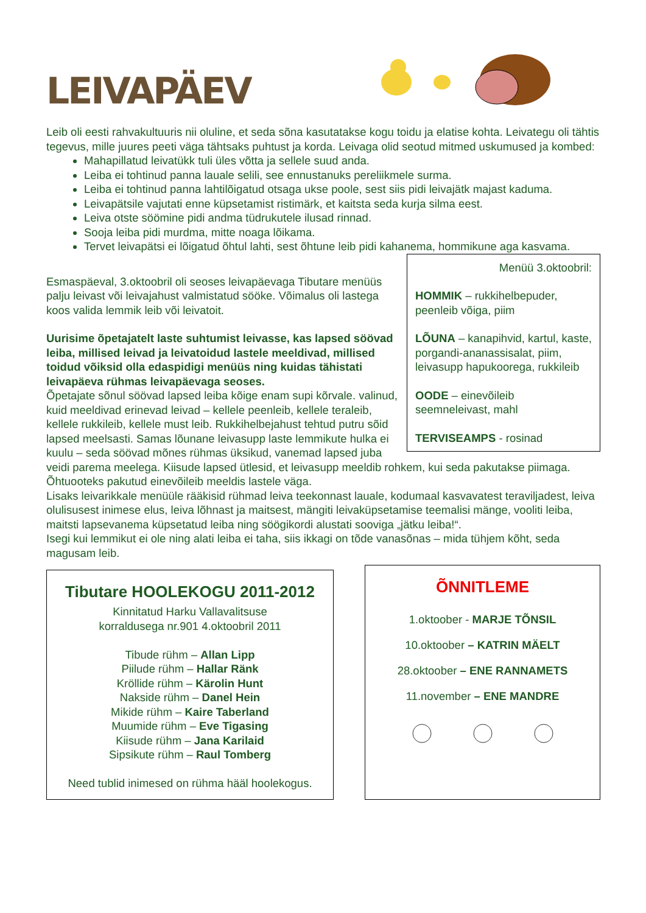LEIVAPÄEV
Leib oli eesti rahvakultuuris nii oluline, et seda sõna kasutatakse kogu toidu ja elatise kohta. Leivategu oli tähtis tegevus, mille juures peeti väga tähtsaks puhtust ja korda. Leivaga olid seotud mitmed uskumused ja kombed:
Mahapillatud leivatükk tuli üles võtta ja sellele suud anda.
Leiba ei tohtinud panna lauale selili, see ennustanuks pereliikmele surma.
Leiba ei tohtinud panna lahtilõigatud otsaga ukse poole, sest siis pidi leivajätk majast kaduma.
Leivapätsile vajutati enne küpsetamist ristimärk, et kaitsta seda kurja silma eest.
Leiva otste söömine pidi andma tüdrukutele ilusad rinnad.
Sooja leiba pidi murdma, mitte noaga lõikama.
Tervet leivapätsi ei lõigatud õhtul lahti, sest õhtune leib pidi kahanema, hommikune aga kasvama.
Menüü 3.oktoobril:
HOMMIK – rukkihelbepuder, peenleib võiga, piim
LÕUNA – kanapihvid, kartul, kaste, porgandi-ananassisalat, piim, leivasupp hapukoorega, rukkileib
OODE – einevõileib seemneleivast, mahl
TERVISEAMPS - rosinad
Esmaspäeval, 3.oktoobril oli seoses leivapäevaga Tibutare menüüs palju leivast või leivajahust valmistatud sööke. Võimalus oli lastega koos valida lemmik leib või leivatoit.
Uurisime õpetajatelt laste suhtumist leivasse, kas lapsed söövad leiba, millised leivad ja leivatoidud lastele meeldivad, millised toidud võiksid olla edaspidigi menüüs ning kuidas tähistati leivapäeva rühmas leivapäevaga seoses.
Õpetajate sõnul söövad lapsed leiba kõige enam supi kõrvale. valinud, kuid meeldivad erinevad leivad – kellele peenleib, kellele teraleib, kellele rukkileib, kellele must leib. Rukkihelbejahust tehtud putru sõid lapsed meelsasti. Samas lõunane leivasupp laste lemmikute hulka ei kuulu – seda söövad mõnes rühmas üksikud, vanemad lapsed juba veidi parema meelega. Kiisude lapsed ütlesid, et leivasupp meeldib rohkem, kui seda pakutakse piimaga. Õhtuooteks pakutud einevõileib meeldis lastele väga.
Lisaks leivarikkale menüüle rääkisid rühmad leiva teekonnast lauale, kodumaal kasvavatest teraviljadest, leiva olulisusest inimese elus, leiva lõhnast ja maitsest, mängiti leivaküpsetamise teemalisi mänge, vooliti leiba, maitsti lapsevanema küpsetatud leiba ning söögikordi alustati sooviga „jätku leiba!“.
Isegi kui lemmikut ei ole ning alati leiba ei taha, siis ikkagi on tõde vanasõnas – mida tühjem kõht, seda magusam leib.
Tibutare HOOLEKOGU 2011-2012
Kinnitatud Harku Vallavalitsuse
korraldusega nr.901 4.oktoobril 2011
Tibude rühm – Allan Lipp
Piilude rühm – Hallar Ränk
Kröllide rühm – Kärolin Hunt
Nakside rühm – Danel Hein
Mikide rühm – Kaire Taberland
Muumide rühm – Eve Tigasing
Kiisude rühm – Jana Karilaid
Sipsikute rühm – Raul Tomberg
Need tublid inimesed on rühma hääl hoolekogus.
ÕNNITLEME
1.oktoober - MARJE TÕNSIL
10.oktoober – KATRIN MÄELT
28.oktoober – ENE RANNAMETS
11.november – ENE MANDRE